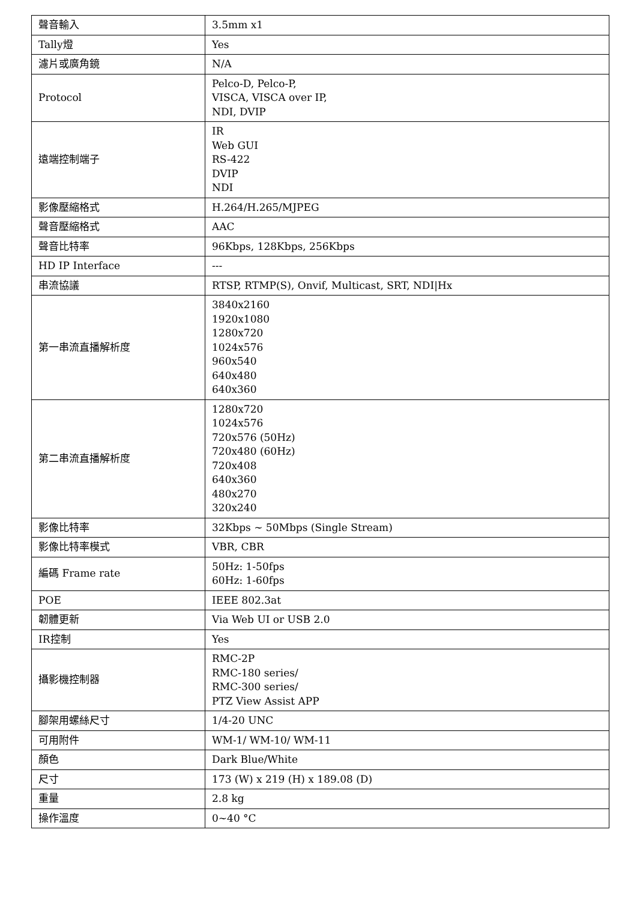| 聲音輸入 | 3.5mm x1 |
| Tally燈 | Yes |
| 濾片或廣角鏡 | N/A |
| Protocol | Pelco-D, Pelco-P, VISCA, VISCA over IP, NDI, DVIP |
| 遠端控制端子 | IR Web GUI RS-422 DVIP NDI |
| 影像壓縮格式 | H.264/H.265/MJPEG |
| 聲音壓縮格式 | AAC |
| 聲音比特率 | 96Kbps, 128Kbps, 256Kbps |
| HD IP Interface | --- |
| 串流協議 | RTSP, RTMP(S), Onvif, Multicast, SRT, NDI/Hx |
| 第一串流直播解析度 | 3840x2160 1920x1080 1280x720 1024x576 960x540 640x480 640x360 |
| 第二串流直播解析度 | 1280x720 1024x576 720x576 (50Hz) 720x480 (60Hz) 720x408 640x360 480x270 320x240 |
| 影像比特率 | 32Kbps ~ 50Mbps (Single Stream) |
| 影像比特率模式 | VBR, CBR |
| 編碼 Frame rate | 50Hz: 1-50fps 60Hz: 1-60fps |
| POE | IEEE 802.3at |
| 韌體更新 | Via Web UI or USB 2.0 |
| IR控制 | Yes |
| 攝影機控制器 | RMC-2P RMC-180 series/ RMC-300 series/ PTZ View Assist APP |
| 腳架用螺絲尺寸 | 1/4-20 UNC |
| 可用附件 | WM-1/ WM-10/ WM-11 |
| 顏色 | Dark Blue/White |
| 尺寸 | 173 (W) x 219 (H) x 189.08 (D) |
| 重量 | 2.8 kg |
| 操作溫度 | 0~40 °C |